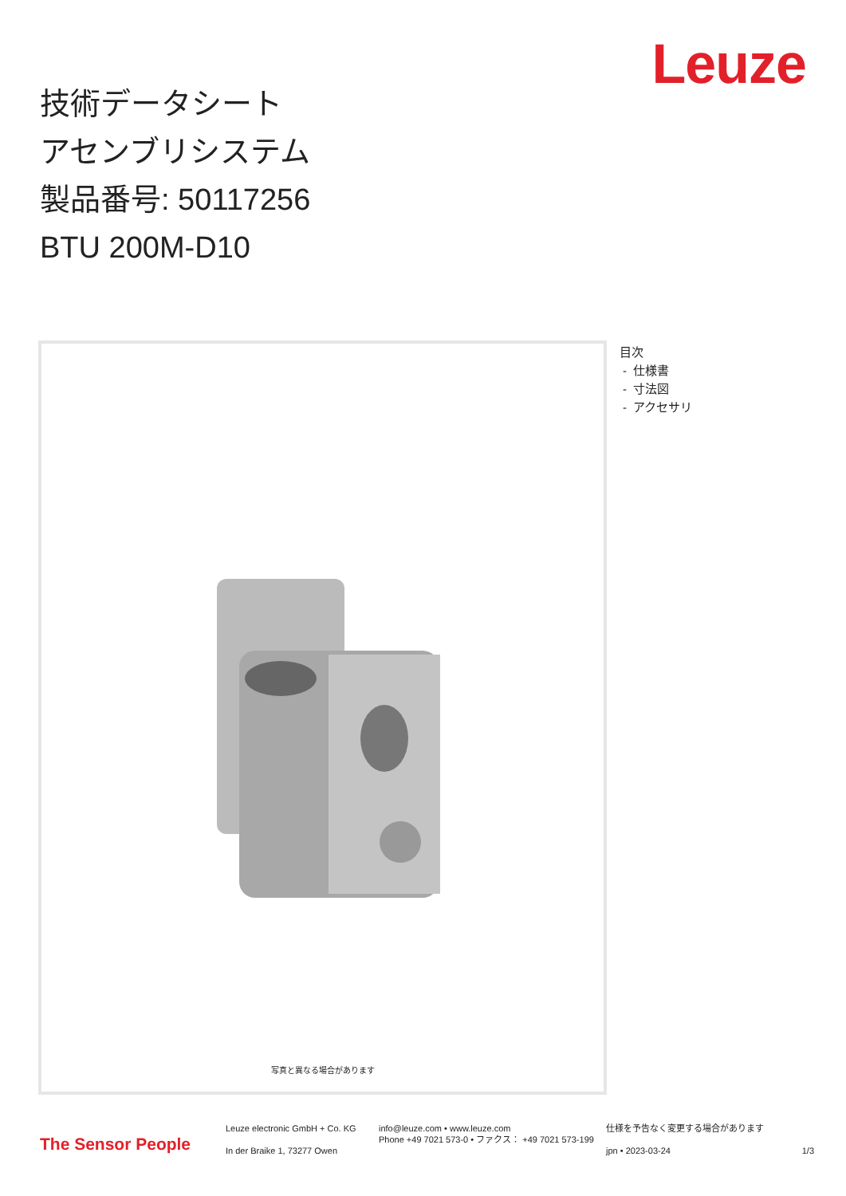Leuze
技術データシート
アセンブリシステム
製品番号: 50117256
BTU 200M-D10
写真と異なる場合があります
目次
- 仕様書
- 寸法図
- アクセサリ
The Sensor People
Leuze electronic GmbH + Co. KG
In der Braike 1, 73277 Owen
info@leuze.com • www.leuze.com
Phone +49 7021 573-0 • ファクス： +49 7021 573-199
仕様を予告なく変更する場合があります
jpn • 2023-03-24
1/3